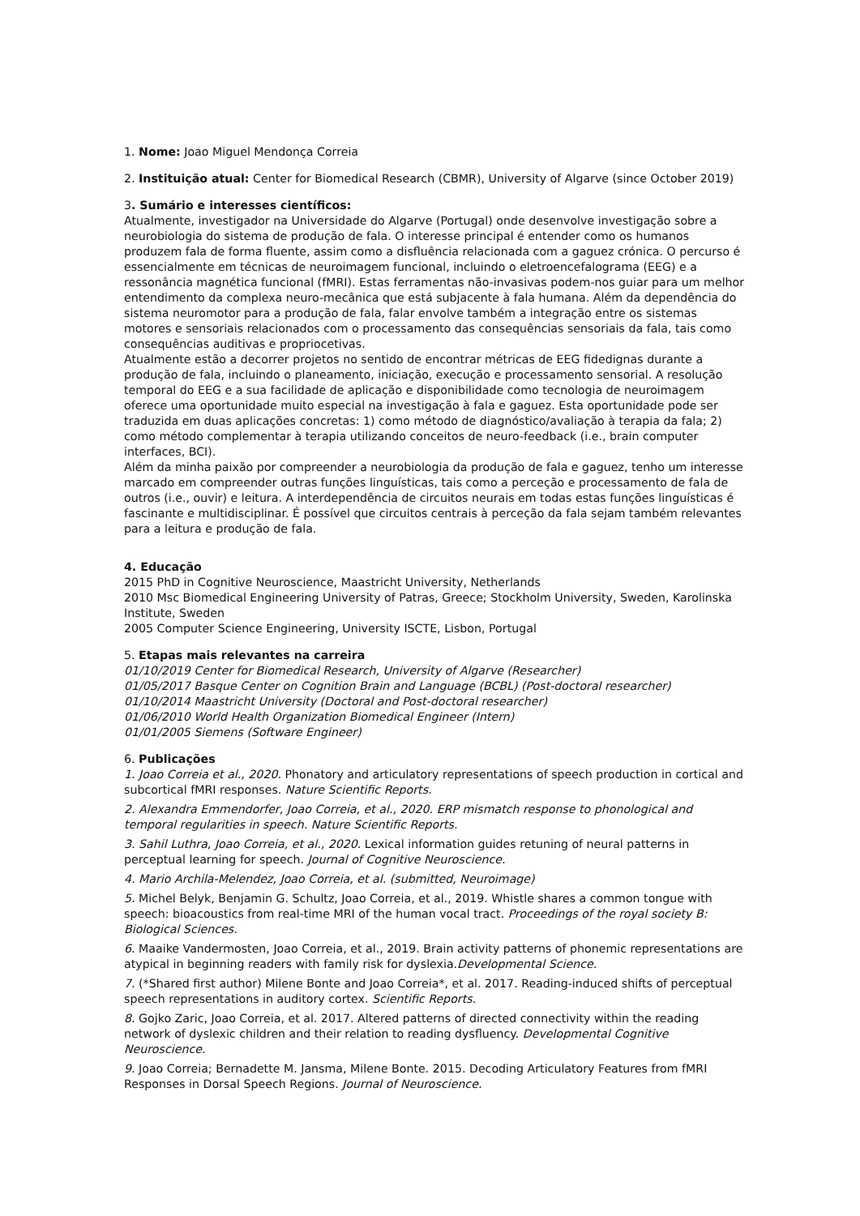1. Nome: Joao Miguel Mendonça Correia
2. Instituição atual: Center for Biomedical Research (CBMR), University of Algarve (since October 2019)
3. Sumário e interesses científicos:
Atualmente, investigador na Universidade do Algarve (Portugal) onde desenvolve investigação sobre a neurobiologia do sistema de produção de fala. O interesse principal é entender como os humanos produzem fala de forma fluente, assim como a disfluência relacionada com a gaguez crónica. O percurso é essencialmente em técnicas de neuroimagem funcional, incluindo o eletroencefalograma (EEG) e a ressonância magnética funcional (fMRI). Estas ferramentas não-invasivas podem-nos guiar para um melhor entendimento da complexa neuro-mecânica que está subjacente à fala humana. Além da dependência do sistema neuromotor para a produção de fala, falar envolve também a integração entre os sistemas motores e sensoriais relacionados com o processamento das consequências sensoriais da fala, tais como consequências auditivas e propriocetivas.
Atualmente estão a decorrer projetos no sentido de encontrar métricas de EEG fidedignas durante a produção de fala, incluindo o planeamento, iniciação, execução e processamento sensorial. A resolução temporal do EEG e a sua facilidade de aplicação e disponibilidade como tecnologia de neuroimagem oferece uma oportunidade muito especial na investigação à fala e gaguez. Esta oportunidade pode ser traduzida em duas aplicações concretas: 1) como método de diagnóstico/avaliação à terapia da fala; 2) como método complementar à terapia utilizando conceitos de neuro-feedback (i.e., brain computer interfaces, BCI).
Além da minha paixão por compreender a neurobiologia da produção de fala e gaguez, tenho um interesse marcado em compreender outras funções linguísticas, tais como a perceção e processamento de fala de outros (i.e., ouvir) e leitura. A interdependência de circuitos neurais em todas estas funções linguísticas é fascinante e multidisciplinar. É possível que circuitos centrais à perceção da fala sejam também relevantes para a leitura e produção de fala.
4. Educação
2015 PhD in Cognitive Neuroscience, Maastricht University, Netherlands
2010 Msc Biomedical Engineering University of Patras, Greece; Stockholm University, Sweden, Karolinska Institute, Sweden
2005 Computer Science Engineering, University ISCTE, Lisbon, Portugal
5. Etapas mais relevantes na carreira
01/10/2019 Center for Biomedical Research, University of Algarve (Researcher)
01/05/2017 Basque Center on Cognition Brain and Language (BCBL) (Post-doctoral researcher)
01/10/2014 Maastricht University (Doctoral and Post-doctoral researcher)
01/06/2010 World Health Organization Biomedical Engineer (Intern)
01/01/2005 Siemens (Software Engineer)
6. Publicações
1. Joao Correia et al., 2020. Phonatory and articulatory representations of speech production in cortical and subcortical fMRI responses. Nature Scientific Reports.
2. Alexandra Emmendorfer, Joao Correia, et al., 2020. ERP mismatch response to phonological and temporal regularities in speech. Nature Scientific Reports.
3. Sahil Luthra, Joao Correia, et al., 2020. Lexical information guides retuning of neural patterns in perceptual learning for speech. Journal of Cognitive Neuroscience.
4. Mario Archila-Melendez, Joao Correia, et al. (submitted, Neuroimage)
5. Michel Belyk, Benjamin G. Schultz, Joao Correia, et al., 2019. Whistle shares a common tongue with speech: bioacoustics from real-time MRI of the human vocal tract. Proceedings of the royal society B: Biological Sciences.
6. Maaike Vandermosten, Joao Correia, et al., 2019. Brain activity patterns of phonemic representations are atypical in beginning readers with family risk for dyslexia.Developmental Science.
7. (*Shared first author) Milene Bonte and Joao Correia*, et al. 2017. Reading-induced shifts of perceptual speech representations in auditory cortex. Scientific Reports.
8. Gojko Zaric, Joao Correia, et al. 2017. Altered patterns of directed connectivity within the reading network of dyslexic children and their relation to reading dysfluency. Developmental Cognitive Neuroscience.
9. Joao Correia; Bernadette M. Jansma, Milene Bonte. 2015. Decoding Articulatory Features from fMRI Responses in Dorsal Speech Regions. Journal of Neuroscience.